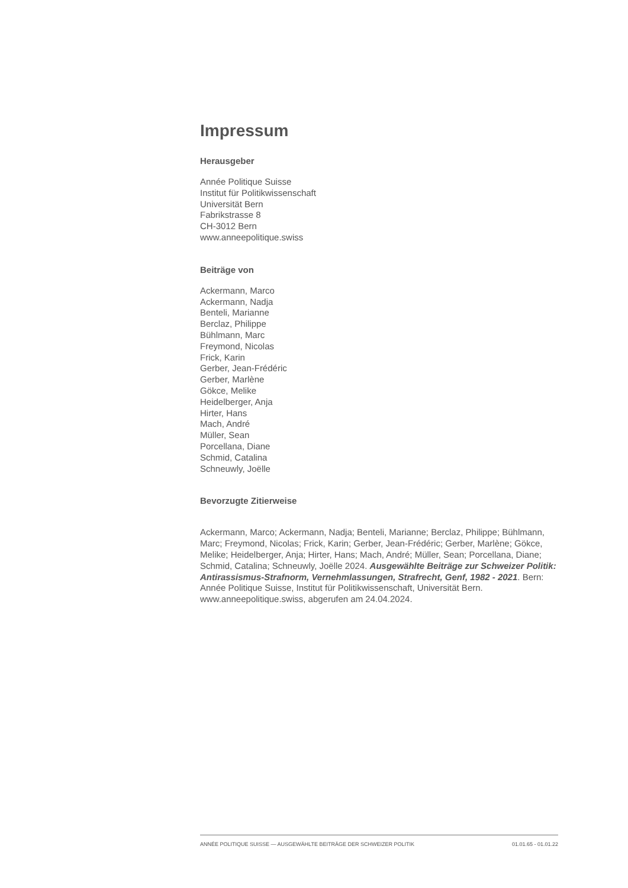Impressum
Herausgeber
Année Politique Suisse
Institut für Politikwissenschaft
Universität Bern
Fabrikstrasse 8
CH-3012 Bern
www.anneepolitique.swiss
Beiträge von
Ackermann, Marco
Ackermann, Nadja
Benteli, Marianne
Berclaz, Philippe
Bühlmann, Marc
Freymond, Nicolas
Frick, Karin
Gerber, Jean-Frédéric
Gerber, Marlène
Gökce, Melike
Heidelberger, Anja
Hirter, Hans
Mach, André
Müller, Sean
Porcellana, Diane
Schmid, Catalina
Schneuwly, Joëlle
Bevorzugte Zitierweise
Ackermann, Marco; Ackermann, Nadja; Benteli, Marianne; Berclaz, Philippe; Bühlmann, Marc; Freymond, Nicolas; Frick, Karin; Gerber, Jean-Frédéric; Gerber, Marlène; Gökce, Melike; Heidelberger, Anja; Hirter, Hans; Mach, André; Müller, Sean; Porcellana, Diane; Schmid, Catalina; Schneuwly, Joëlle 2024. Ausgewählte Beiträge zur Schweizer Politik: Antirassismus-Strafnorm, Vernehmlassungen, Strafrecht, Genf, 1982 - 2021. Bern: Année Politique Suisse, Institut für Politikwissenschaft, Universität Bern. www.anneepolitique.swiss, abgerufen am 24.04.2024.
ANNÉE POLITIQUE SUISSE — AUSGEWÄHLTE BEITRÄGE DER SCHWEIZER POLITIK 01.01.65 - 01.01.22